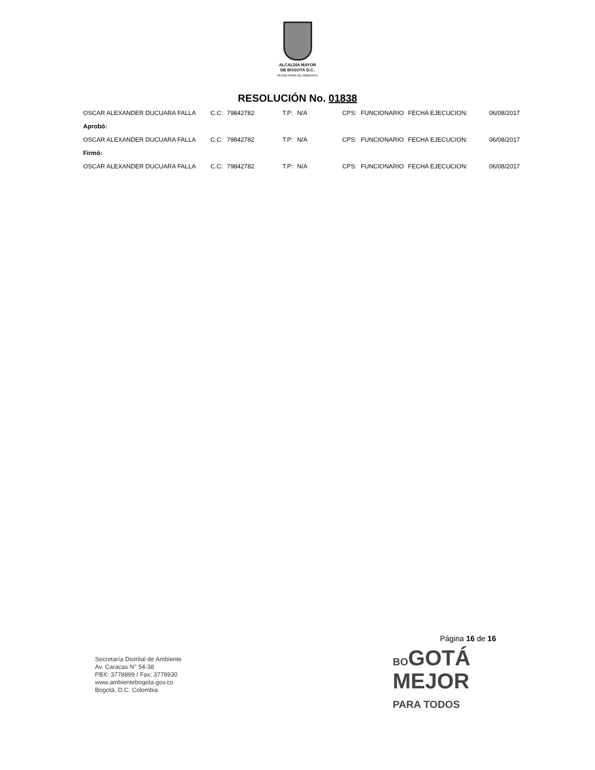ALCALDÍA MAYOR
DE BOGOTÁ D.C.
SECRETARÍA DE AMBIENTE
RESOLUCIÓN No. 01838
| OSCAR ALEXANDER DUCUARA FALLA | C.C: | 79842782 | T.P: | N/A | CPS: | FUNCIONARIO | FECHA EJECUCION: | 06/08/2017 |
| Aprobó: | | | | | | | | |
| OSCAR ALEXANDER DUCUARA FALLA | C.C: | 79842782 | T.P: | N/A | CPS: | FUNCIONARIO | FECHA EJECUCION: | 06/08/2017 |
| Firmó: | | | | | | | | |
| OSCAR ALEXANDER DUCUARA FALLA | C.C: | 79842782 | T.P: | N/A | CPS: | FUNCIONARIO | FECHA EJECUCION: | 06/08/2017 |
Página 16 de 16
Secretaría Distrital de Ambiente
Av. Caracas N° 54-38
PBX: 3778899 / Fax: 3778930
www.ambientebogota.gov.co
Bogotá, D.C. Colombia
BOGOTÁ
MEJOR
PARA TODOS